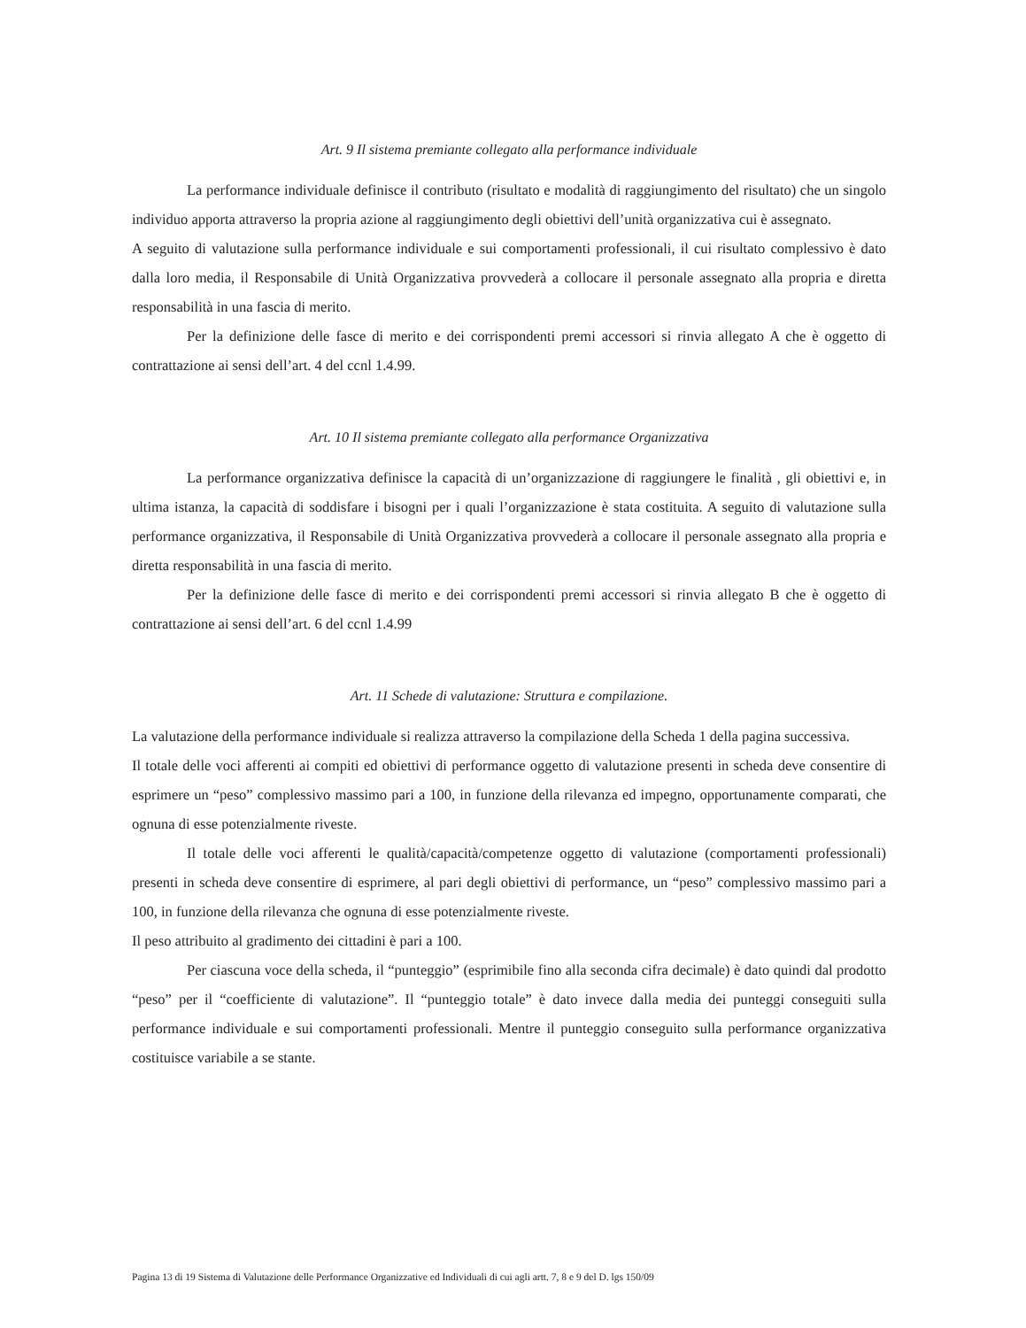Art. 9 Il sistema premiante collegato alla performance individuale
La performance individuale definisce il contributo (risultato e modalità di raggiungimento del risultato) che un singolo individuo apporta attraverso la propria azione al raggiungimento degli obiettivi dell’unità organizzativa cui è assegnato.
A seguito di valutazione sulla performance individuale e sui comportamenti professionali, il cui risultato complessivo è dato dalla loro media, il Responsabile di Unità Organizzativa provvederà a collocare il personale assegnato alla propria e diretta responsabilità in una fascia di merito.
Per la definizione delle fasce di merito e dei corrispondenti premi accessori si rinvia allegato A che è oggetto di contrattazione ai sensi dell’art. 4 del ccnl 1.4.99.
Art. 10 Il sistema premiante collegato alla performance Organizzativa
La performance organizzativa definisce la capacità di un’organizzazione di raggiungere le finalità , gli obiettivi e, in ultima istanza, la capacità di soddisfare i bisogni per i quali l’organizzazione è stata costituita. A seguito di valutazione sulla performance organizzativa, il Responsabile di Unità Organizzativa provvederà a collocare il personale assegnato alla propria e diretta responsabilità in una fascia di merito.
Per la definizione delle fasce di merito e dei corrispondenti premi accessori si rinvia allegato B che è oggetto di contrattazione ai sensi dell’art. 6 del ccnl 1.4.99
Art. 11 Schede di valutazione: Struttura e compilazione.
La valutazione della performance individuale si realizza attraverso la compilazione della Scheda 1 della pagina successiva.
Il totale delle voci afferenti ai compiti ed obiettivi di performance oggetto di valutazione presenti in scheda deve consentire di esprimere un “peso” complessivo massimo pari a 100, in funzione della rilevanza ed impegno, opportunamente comparati, che ognuna di esse potenzialmente riveste.
Il totale delle voci afferenti le qualità/capacità/competenze oggetto di valutazione (comportamenti professionali) presenti in scheda deve consentire di esprimere, al pari degli obiettivi di performance, un “peso” complessivo massimo pari a 100, in funzione della rilevanza che ognuna di esse potenzialmente riveste.
Il peso attribuito al gradimento dei cittadini è pari a 100.
Per ciascuna voce della scheda, il “punteggio” (esprimibile fino alla seconda cifra decimale) è dato quindi dal prodotto “peso” per il “coefficiente di valutazione”. Il “punteggio totale” è dato invece dalla media dei punteggi conseguiti sulla performance individuale e sui comportamenti professionali. Mentre il punteggio conseguito sulla performance organizzativa costituisce variabile a se stante.
Pagina 13 di 19 Sistema di Valutazione delle Performance Organizzative ed Individuali di cui agli artt. 7, 8 e 9 del D. lgs 150/09